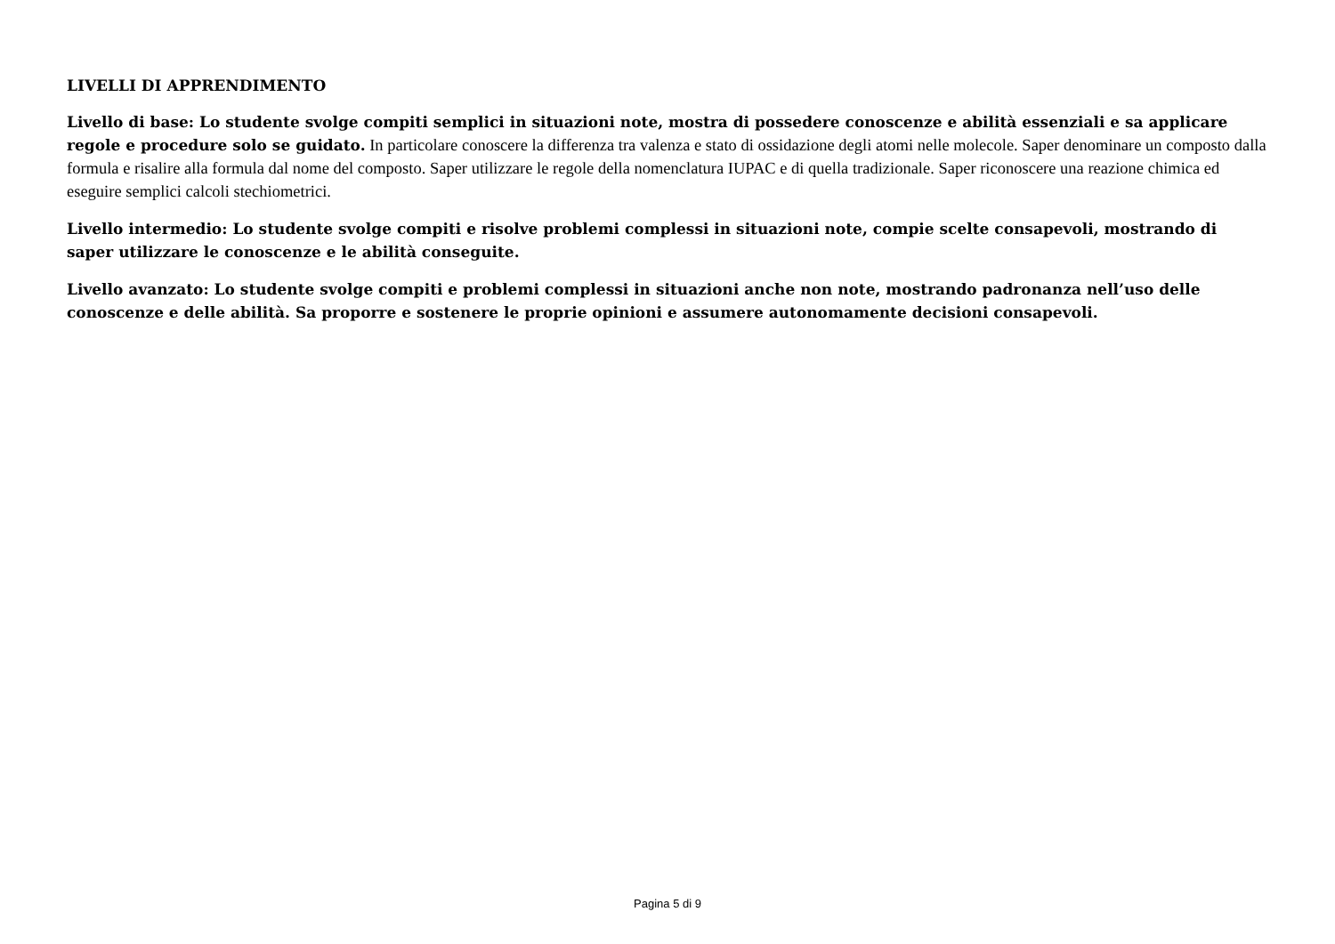LIVELLI DI APPRENDIMENTO
Livello di base: Lo studente svolge compiti semplici in situazioni note, mostra di possedere conoscenze e abilità essenziali e sa applicare regole e procedure solo se guidato. In particolare conoscere la differenza tra valenza e stato di ossidazione degli atomi nelle molecole. Saper denominare un composto dalla formula e risalire alla formula dal nome del composto. Saper utilizzare le regole della nomenclatura IUPAC e di quella tradizionale. Saper riconoscere una reazione chimica ed eseguire semplici calcoli stechiometrici.
Livello intermedio: Lo studente svolge compiti e risolve problemi complessi in situazioni note, compie scelte consapevoli, mostrando di saper utilizzare le conoscenze e le abilità conseguite.
Livello avanzato: Lo studente svolge compiti e problemi complessi in situazioni anche non note, mostrando padronanza nell’uso delle conoscenze e delle abilità. Sa proporre e sostenere le proprie opinioni e assumere autonomamente decisioni consapevoli.
Pagina 5 di 9